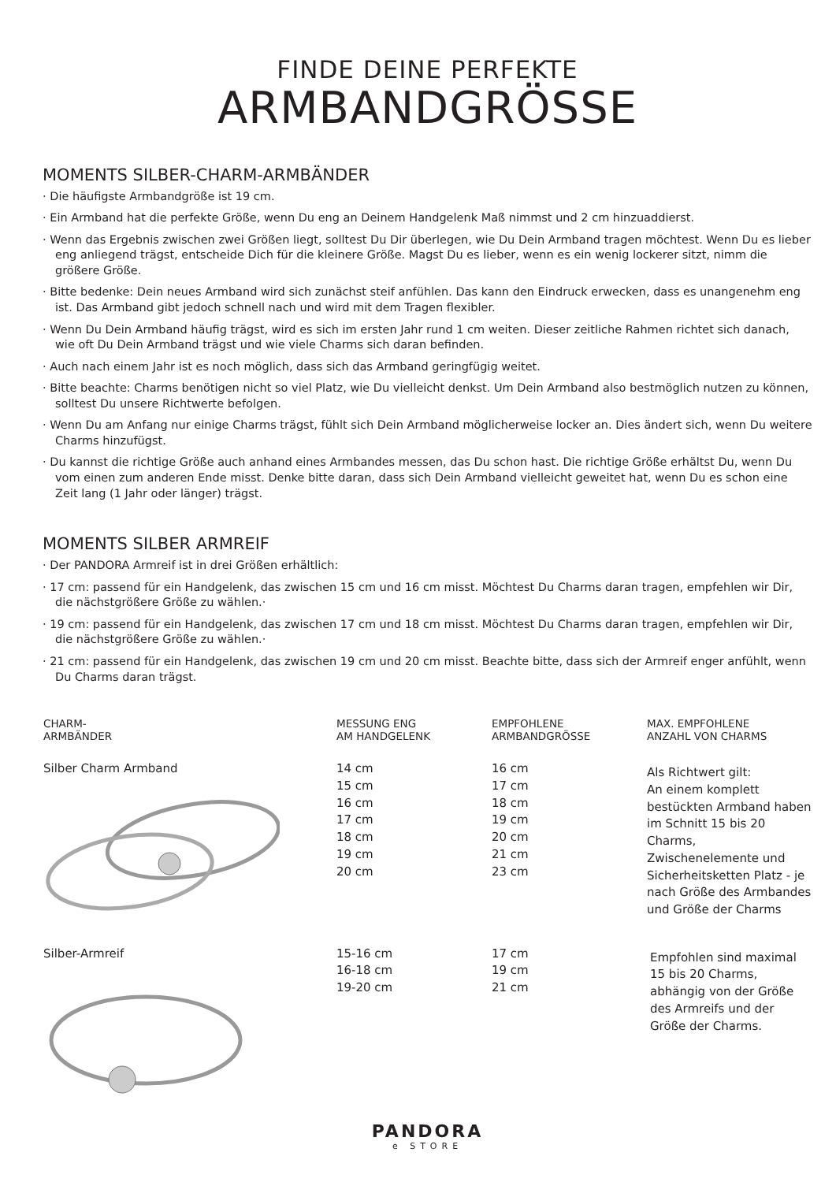FINDE DEINE PERFEKTE
ARMBANDGRÖSSE
MOMENTS SILBER-CHARM-ARMBÄNDER
· Die häufigste Armbandgröße ist 19 cm.
· Ein Armband hat die perfekte Größe, wenn Du eng an Deinem Handgelenk Maß nimmst und 2 cm hinzuaddierst.
· Wenn das Ergebnis zwischen zwei Größen liegt, solltest Du Dir überlegen, wie Du Dein Armband tragen möchtest. Wenn Du es lieber eng anliegend trägst, entscheide Dich für die kleinere Größe. Magst Du es lieber, wenn es ein wenig lockerer sitzt, nimm die größere Größe.
· Bitte bedenke: Dein neues Armband wird sich zunächst steif anfühlen. Das kann den Eindruck erwecken, dass es unangenehm eng ist. Das Armband gibt jedoch schnell nach und wird mit dem Tragen flexibler.
· Wenn Du Dein Armband häufig trägst, wird es sich im ersten Jahr rund 1 cm weiten. Dieser zeitliche Rahmen richtet sich danach, wie oft Du Dein Armband trägst und wie viele Charms sich daran befinden.
· Auch nach einem Jahr ist es noch möglich, dass sich das Armband geringfügig weitet.
· Bitte beachte: Charms benötigen nicht so viel Platz, wie Du vielleicht denkst. Um Dein Armband also bestmöglich nutzen zu können, solltest Du unsere Richtwerte befolgen.
· Wenn Du am Anfang nur einige Charms trägst, fühlt sich Dein Armband möglicherweise locker an. Dies ändert sich, wenn Du weitere Charms hinzufügst.
· Du kannst die richtige Größe auch anhand eines Armbandes messen, das Du schon hast. Die richtige Größe erhältst Du, wenn Du vom einen zum anderen Ende misst. Denke bitte daran, dass sich Dein Armband vielleicht geweitet hat, wenn Du es schon eine Zeit lang (1 Jahr oder länger) trägst.
MOMENTS SILBER ARMREIF
· Der PANDORA Armreif ist in drei Größen erhältlich:
· 17 cm: passend für ein Handgelenk, das zwischen 15 cm und 16 cm misst. Möchtest Du Charms daran tragen, empfehlen wir Dir, die nächstgrößere Größe zu wählen.·
· 19 cm: passend für ein Handgelenk, das zwischen 17 cm und 18 cm misst. Möchtest Du Charms daran tragen, empfehlen wir Dir, die nächstgrößere Größe zu wählen.·
· 21 cm: passend für ein Handgelenk, das zwischen 19 cm und 20 cm misst. Beachte bitte, dass sich der Armreif enger anfühlt, wenn Du Charms daran trägst.
| CHARM- ARMBÄNDER | MESSUNG ENG AM HANDGELENK | EMPFOHLENE ARMBANDGRÖSSE | MAX. EMPFOHLENE ANZAHL VON CHARMS |
| --- | --- | --- | --- |
| Silber Charm Armband | 14 cm 15 cm 16 cm 17 cm 18 cm 19 cm 20 cm | 16 cm 17 cm 18 cm 19 cm 20 cm 21 cm 23 cm | Als Richtwert gilt: An einem komplett bestückten Armband haben im Schnitt 15 bis 20 Charms, Zwischenelemente und Sicherheitsketten Platz - je nach Größe des Armbandes und Größe der Charms |
| Silber-Armreif | 15-16 cm 16-18 cm 19-20 cm | 17 cm 19 cm 21 cm | Empfohlen sind maximal 15 bis 20 Charms, abhängig von der Größe des Armreifs und der Größe der Charms. |
PANDORA
e STORE